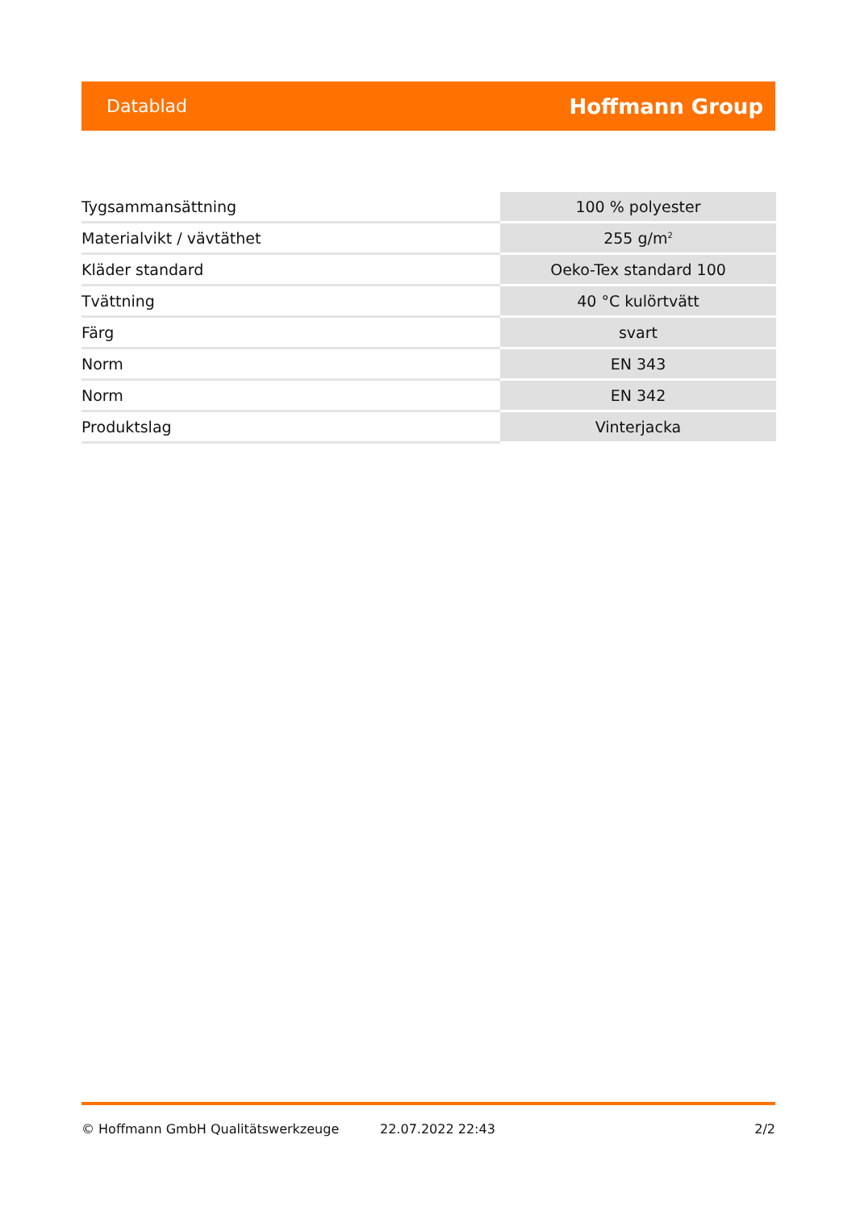Datablad Hoffmann Group
| Tygsammansättning | 100 % polyester |
| Materialvikt / vävtäthet | 255 g/m<sup>2</sup> |
| Kläder standard | Oeko-Tex standard 100 |
| Tvättning | 40 °C kulörtvätt |
| Färg | svart |
| Norm | EN 343 |
| Norm | EN 342 |
| Produktslag | Vinterjacka |
© Hoffmann GmbH Qualitätswerkzeuge 22.07.2022 22:43 2/2